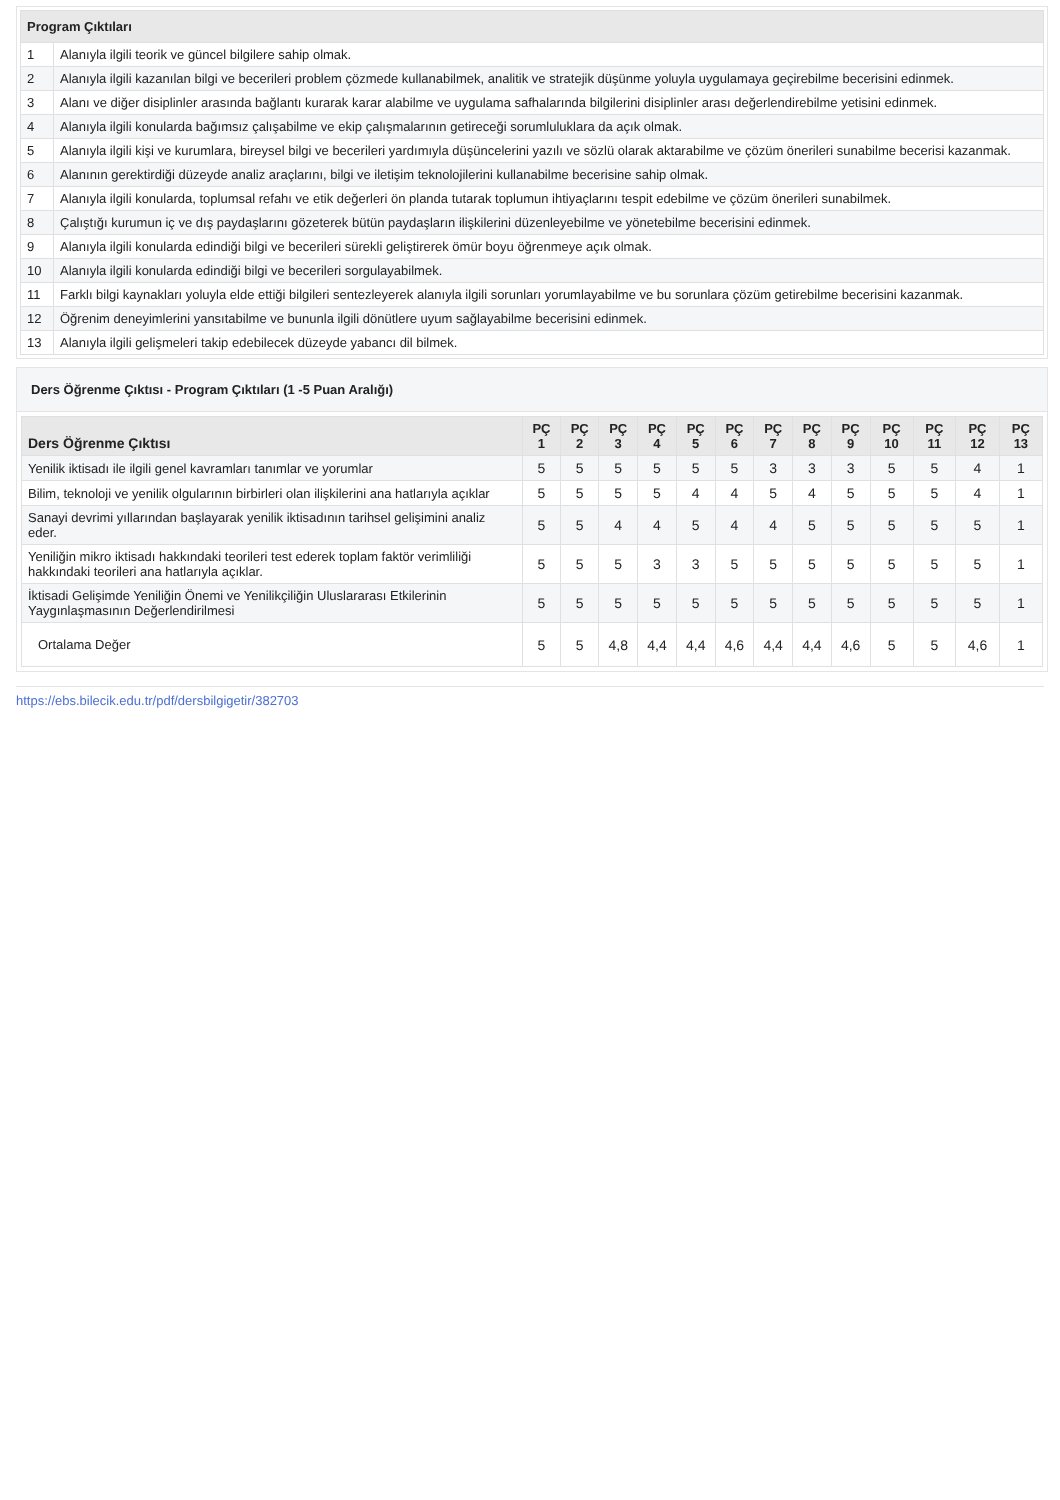| Program Çıktıları | |
| --- | --- |
| 1 | Alanıyla ilgili teorik ve güncel bilgilere sahip olmak. |
| 2 | Alanıyla ilgili kazanılan bilgi ve becerileri problem çözmede kullanabilmek, analitik ve stratejik düşünme yoluyla uygulamaya geçirebilme becerisini edinmek. |
| 3 | Alanı ve diğer disiplinler arasında bağlantı kurarak karar alabilme ve uygulama safhalarında bilgilerini disiplinler arası değerlendirebilme yetisini edinmek. |
| 4 | Alanıyla ilgili konularda bağımsız çalışabilme ve ekip çalışmalarının getireceği sorumluluklara da açık olmak. |
| 5 | Alanıyla ilgili kişi ve kurumlara, bireysel bilgi ve becerileri yardımıyla düşüncelerini yazılı ve sözlü olarak aktarabilme ve çözüm önerileri sunabilme becerisi kazanmak. |
| 6 | Alanının gerektirdiği düzeyde analiz araçlarını, bilgi ve iletişim teknolojilerini kullanabilme becerisine sahip olmak. |
| 7 | Alanıyla ilgili konularda, toplumsal refahı ve etik değerleri ön planda tutarak toplumun ihtiyaçlarını tespit edebilme ve çözüm önerileri sunabilmek. |
| 8 | Çalıştığı kurumun iç ve dış paydaşlarını gözeterek bütün paydaşların ilişkilerini düzenleyebilme ve yönetebilme becerisini edinmek. |
| 9 | Alanıyla ilgili konularda edindiği bilgi ve becerileri sürekli geliştirerek ömür boyu öğrenmeye açık olmak. |
| 10 | Alanıyla ilgili konularda edindiği bilgi ve becerileri sorgulayabilmek. |
| 11 | Farklı bilgi kaynakları yoluyla elde ettiği bilgileri sentezleyerek alanıyla ilgili sorunları yorumlayabilme ve bu sorunlara çözüm getirebilme becerisini kazanmak. |
| 12 | Öğrenim deneyimlerini yansıtabilme ve bununla ilgili dönütlere uyum sağlayabilme becerisini edinmek. |
| 13 | Alanıyla ilgili gelişmeleri takip edebilecek düzeyde yabancı dil bilmek. |
Ders Öğrenme Çıktısı - Program Çıktıları (1 -5 Puan Aralığı)
| Ders Öğrenme Çıktısı | PÇ 1 | PÇ 2 | PÇ 3 | PÇ 4 | PÇ 5 | PÇ 6 | PÇ 7 | PÇ 8 | PÇ 9 | PÇ 10 | PÇ 11 | PÇ 12 | PÇ 13 |
| --- | --- | --- | --- | --- | --- | --- | --- | --- | --- | --- | --- | --- | --- |
| Yenilik iktisadı ile ilgili genel kavramları tanımlar ve yorumlar | 5 | 5 | 5 | 5 | 5 | 5 | 3 | 3 | 3 | 5 | 5 | 4 | 1 |
| Bilim, teknoloji ve yenilik olgularının birbirleri olan ilişkilerini ana hatlarıyla açıklar | 5 | 5 | 5 | 5 | 4 | 4 | 5 | 4 | 5 | 5 | 5 | 4 | 1 |
| Sanayi devrimi yıllarından başlayarak yenilik iktisadının tarihsel gelişimini analiz eder. | 5 | 5 | 4 | 4 | 5 | 4 | 4 | 5 | 5 | 5 | 5 | 5 | 1 |
| Yeniliğin mikro iktisadı hakkındaki teorileri test ederek toplam faktör verimliliği hakkındaki teorileri ana hatlarıyla açıklar. | 5 | 5 | 5 | 3 | 3 | 5 | 5 | 5 | 5 | 5 | 5 | 5 | 1 |
| İktisadi Gelişimde Yeniliğin Önemi ve Yenilikçiliğin Uluslararası Etkilerinin Yaygınlaşmasının Değerlendirilmesi | 5 | 5 | 5 | 5 | 5 | 5 | 5 | 5 | 5 | 5 | 5 | 5 | 1 |
| Ortalama Değer | 5 | 5 | 4,8 | 4,4 | 4,4 | 4,6 | 4,4 | 4,4 | 4,6 | 5 | 5 | 4,6 | 1 |
https://ebs.bilecik.edu.tr/pdf/dersbilgigetir/382703